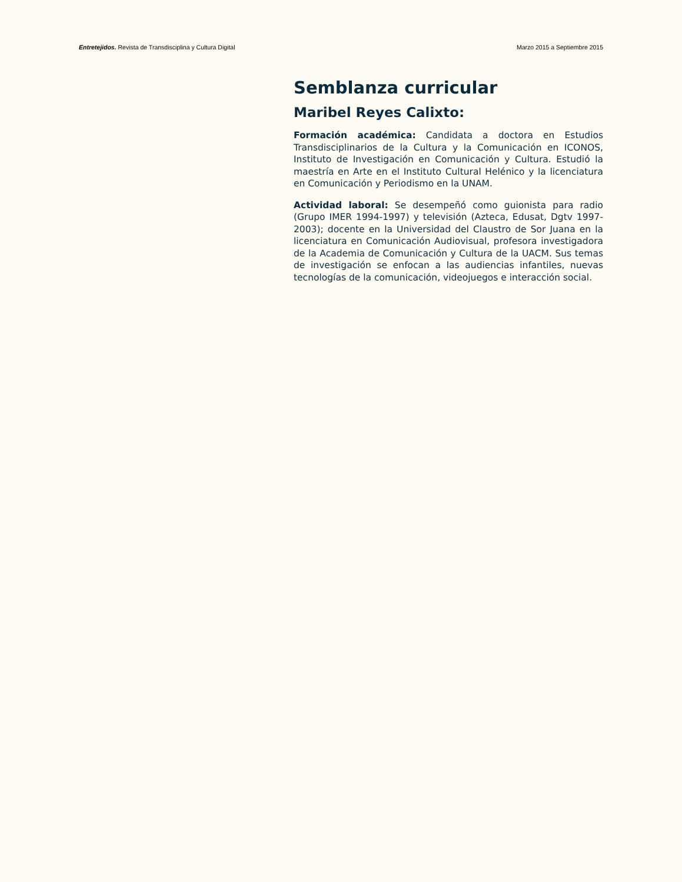Entretejidos. Revista de Transdisciplina y Cultura Digital Marzo 2015 a Septiembre 2015
Semblanza curricular
Maribel Reyes Calixto:
Formación académica: Candidata a doctora en Estudios Transdisciplinarios de la Cultura y la Comunicación en ICONOS, Instituto de Investigación en Comunicación y Cultura. Estudió la maestría en Arte en el Instituto Cultural Helénico y la licenciatura en Comunicación y Periodismo en la UNAM.
Actividad laboral: Se desempeñó como guionista para radio (Grupo IMER 1994-1997) y televisión (Azteca, Edusat, Dgtv 1997-2003); docente en la Universidad del Claustro de Sor Juana en la licenciatura en Comunicación Audiovisual, profesora investigadora de la Academia de Comunicación y Cultura de la UACM. Sus temas de investigación se enfocan a las audiencias infantiles, nuevas tecnologías de la comunicación, videojuegos e interacción social.